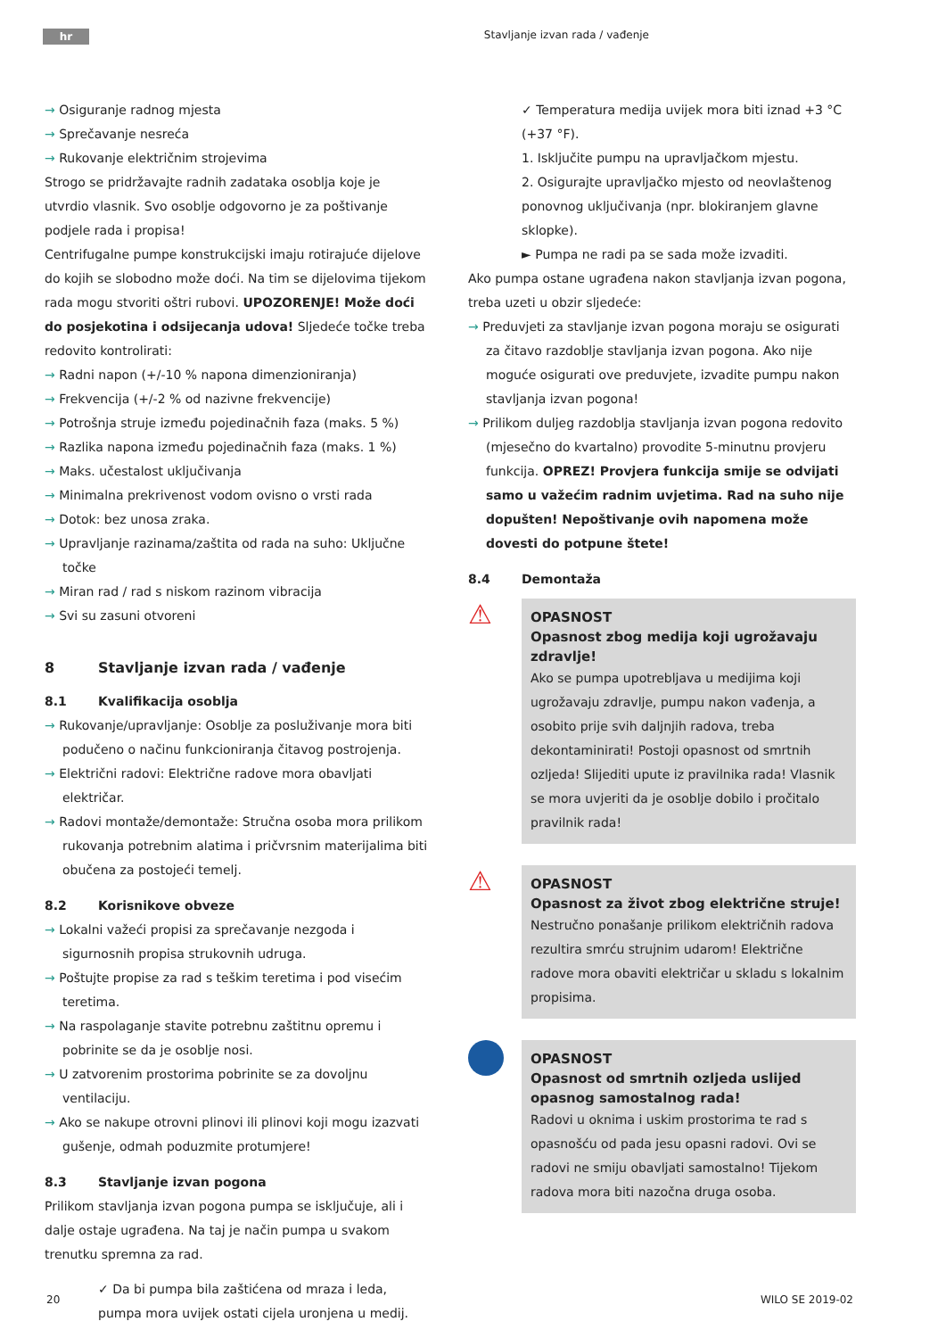hr Stavljanje izvan rada / vađenje
→ Osiguranje radnog mjesta
→ Sprečavanje nesreća
→ Rukovanje električnim strojevima
Strogo se pridržavajte radnih zadataka osoblja koje je utvrdio vlasnik. Svo osoblje odgovorno je za poštivanje podjele rada i propisa!
Centrifugalne pumpe konstrukcijski imaju rotirajuće dijelove do kojih se slobodno može doći. Na tim se dijelovima tijekom rada mogu stvoriti oštri rubovi. UPOZORENJE! Može doći do posjekotina i odsijecanja udova! Sljedeće točke treba redovito kontrolirati:
→ Radni napon (+/-10 % napona dimenzioniranja)
→ Frekvencija (+/-2 % od nazivne frekvencije)
→ Potrošnja struje između pojedinačnih faza (maks. 5 %)
→ Razlika napona između pojedinačnih faza (maks. 1 %)
→ Maks. učestalost uključivanja
→ Minimalna prekrivenost vodom ovisno o vrsti rada
→ Dotok: bez unosa zraka.
→ Upravljanje razinama/zaštita od rada na suho: Uključne točke
→ Miran rad / rad s niskom razinom vibracija
→ Svi su zasuni otvoreni
8 Stavljanje izvan rada / vađenje
8.1 Kvalifikacija osoblja
→ Rukovanje/upravljanje: Osoblje za posluživanje mora biti podučeno o načinu funkcioniranja čitavog postrojenja.
→ Električni radovi: Električne radove mora obavljati električar.
→ Radovi montaže/demontaže: Stručna osoba mora prilikom rukovanja potrebnim alatima i pričvrsnim materijalima biti obučena za postojeći temelj.
8.2 Korisnikove obveze
→ Lokalni važeći propisi za sprečavanje nezgoda i sigurnosnih propisa strukovnih udruga.
→ Poštujte propise za rad s teškim teretima i pod visećim teretima.
→ Na raspolaganje stavite potrebnu zaštitnu opremu i pobrinite se da je osoblje nosi.
→ U zatvorenim prostorima pobrinite se za dovoljnu ventilaciju.
→ Ako se nakupe otrovni plinovi ili plinovi koji mogu izazvati gušenje, odmah poduzmite protumjere!
8.3 Stavljanje izvan pogona
Prilikom stavljanja izvan pogona pumpa se isključuje, ali i dalje ostaje ugrađena. Na taj je način pumpa u svakom trenutku spremna za rad.
✓ Da bi pumpa bila zaštićena od mraza i leda, pumpa mora uvijek ostati cijela uronjena u medij.
✓ Temperatura medija uvijek mora biti iznad +3 °C (+37 °F).
1. Isključite pumpu na upravljačkom mjestu.
2. Osigurajte upravljačko mjesto od neovlaštenog ponovnog uključivanja (npr. blokiranjem glavne sklopke).
► Pumpa ne radi pa se sada može izvaditi.
Ako pumpa ostane ugrađena nakon stavljanja izvan pogona, treba uzeti u obzir sljedeće:
→ Preduvjeti za stavljanje izvan pogona moraju se osigurati za čitavo razdoblje stavljanja izvan pogona. Ako nije moguće osigurati ove preduvjete, izvadite pumpu nakon stavljanja izvan pogona!
→ Prilikom duljeg razdoblja stavljanja izvan pogona redovito (mjesečno do kvartalno) provodite 5-minutnu provjeru funkcija. OPREZ! Provjera funkcija smije se odvijati samo u važećim radnim uvjetima. Rad na suho nije dopušten! Nepoštivanje ovih napomena može dovesti do potpune štete!
8.4 Demontaža
⚠
OPASNOST
Opasnost zbog medija koji ugrožavaju zdravlje!
Ako se pumpa upotrebljava u medijima koji ugrožavaju zdravlje, pumpu nakon vađenja, a osobito prije svih daljnjih radova, treba dekontaminirati! Postoji opasnost od smrtnih ozljeda! Slijediti upute iz pravilnika rada! Vlasnik se mora uvjeriti da je osoblje dobilo i pročitalo pravilnik rada!
⚠
OPASNOST
Opasnost za život zbog električne struje!
Nestručno ponašanje prilikom električnih radova rezultira smrću strujnim udarom! Električne radove mora obaviti električar u skladu s lokalnim propisima.
OPASNOST
Opasnost od smrtnih ozljeda uslijed opasnog samostalnog rada!
Radovi u oknima i uskim prostorima te rad s opasnošću od pada jesu opasni radovi. Ovi se radovi ne smiju obavljati samostalno! Tijekom radova mora biti nazočna druga osoba.
20 WILO SE 2019-02